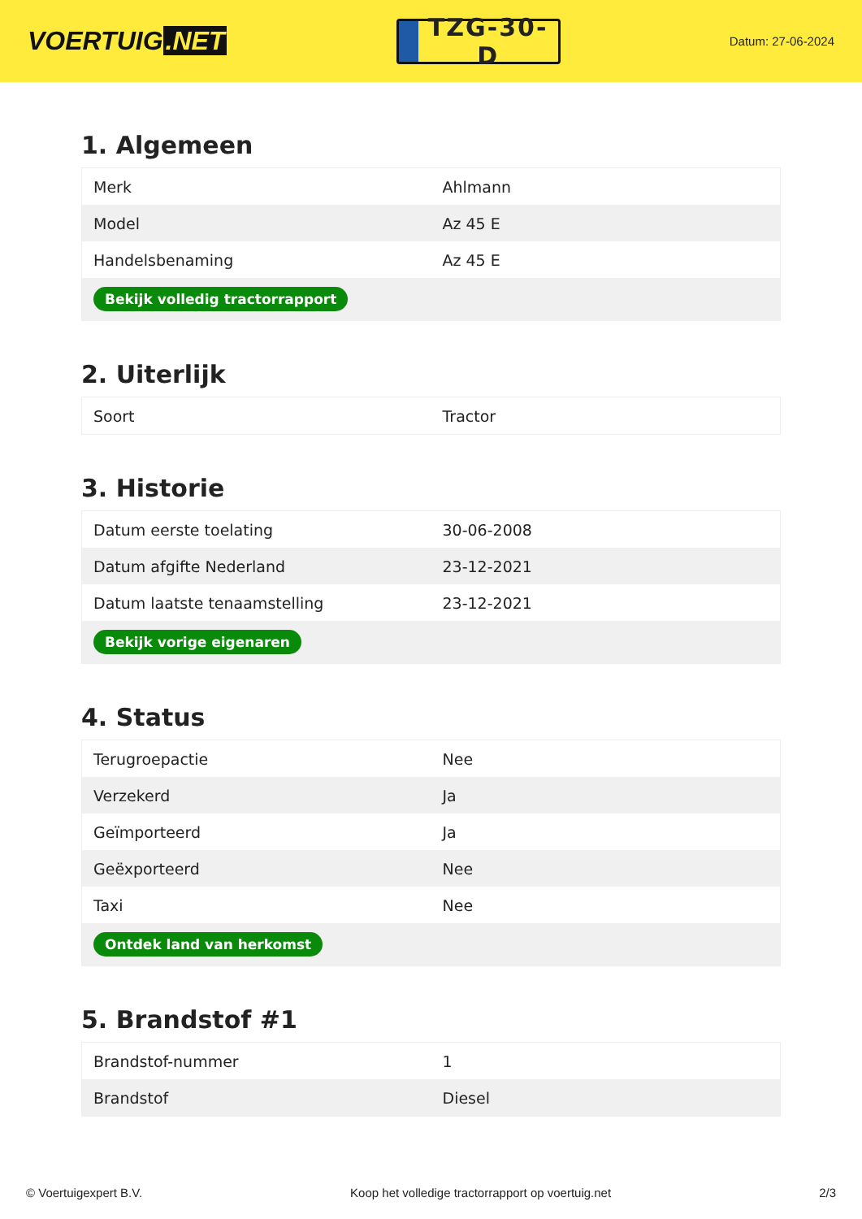VOERTUIG.NET
TZG-30-D
Datum: 27-06-2024
1. Algemeen
| Merk | Ahlmann |
| Model | Az 45 E |
| Handelsbenaming | Az 45 E |
| Bekijk volledig tractorrapport | |
2. Uiterlijk
| Soort | Tractor |
3. Historie
| Datum eerste toelating | 30-06-2008 |
| Datum afgifte Nederland | 23-12-2021 |
| Datum laatste tenaamstelling | 23-12-2021 |
| Bekijk vorige eigenaren | |
4. Status
| Terugroepactie | Nee |
| Verzekerd | Ja |
| Geïmporteerd | Ja |
| Geëxporteerd | Nee |
| Taxi | Nee |
| Ontdek land van herkomst | |
5. Brandstof #1
| Brandstof-nummer | 1 |
| Brandstof | Diesel |
© Voertuigexpert B.V. Koop het volledige tractorrapport op voertuig.net 2/3